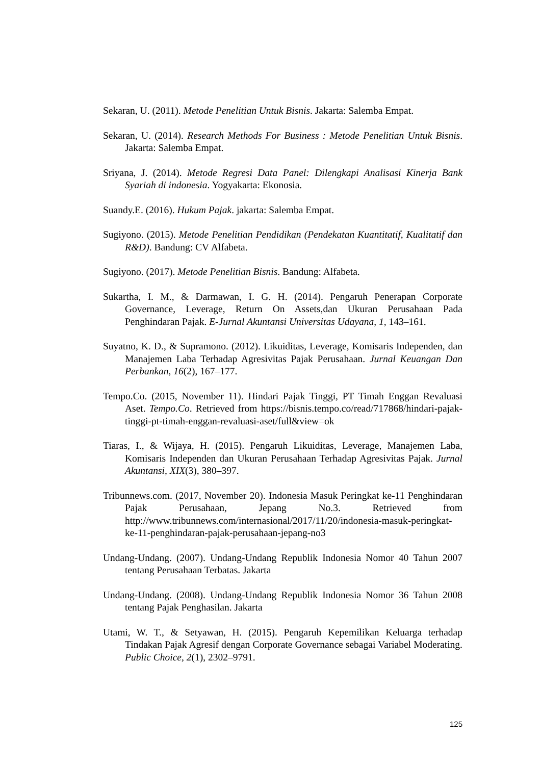Sekaran, U. (2011). Metode Penelitian Untuk Bisnis. Jakarta: Salemba Empat.
Sekaran, U. (2014). Research Methods For Business : Metode Penelitian Untuk Bisnis. Jakarta: Salemba Empat.
Sriyana, J. (2014). Metode Regresi Data Panel: Dilengkapi Analisasi Kinerja Bank Syariah di indonesia. Yogyakarta: Ekonosia.
Suandy.E. (2016). Hukum Pajak. jakarta: Salemba Empat.
Sugiyono. (2015). Metode Penelitian Pendidikan (Pendekatan Kuantitatif, Kualitatif dan R&D). Bandung: CV Alfabeta.
Sugiyono. (2017). Metode Penelitian Bisnis. Bandung: Alfabeta.
Sukartha, I. M., & Darmawan, I. G. H. (2014). Pengaruh Penerapan Corporate Governance, Leverage, Return On Assets,dan Ukuran Perusahaan Pada Penghindaran Pajak. E-Jurnal Akuntansi Universitas Udayana, 1, 143–161.
Suyatno, K. D., & Supramono. (2012). Likuiditas, Leverage, Komisaris Independen, dan Manajemen Laba Terhadap Agresivitas Pajak Perusahaan. Jurnal Keuangan Dan Perbankan, 16(2), 167–177.
Tempo.Co. (2015, November 11). Hindari Pajak Tinggi, PT Timah Enggan Revaluasi Aset. Tempo.Co. Retrieved from https://bisnis.tempo.co/read/717868/hindari-pajak-tinggi-pt-timah-enggan-revaluasi-aset/full&view=ok
Tiaras, I., & Wijaya, H. (2015). Pengaruh Likuiditas, Leverage, Manajemen Laba, Komisaris Independen dan Ukuran Perusahaan Terhadap Agresivitas Pajak. Jurnal Akuntansi, XIX(3), 380–397.
Tribunnews.com. (2017, November 20). Indonesia Masuk Peringkat ke-11 Penghindaran Pajak Perusahaan, Jepang No.3. Retrieved from http://www.tribunnews.com/internasional/2017/11/20/indonesia-masuk-peringkat-ke-11-penghindaran-pajak-perusahaan-jepang-no3
Undang-Undang. (2007). Undang-Undang Republik Indonesia Nomor 40 Tahun 2007 tentang Perusahaan Terbatas. Jakarta
Undang-Undang. (2008). Undang-Undang Republik Indonesia Nomor 36 Tahun 2008 tentang Pajak Penghasilan. Jakarta
Utami, W. T., & Setyawan, H. (2015). Pengaruh Kepemilikan Keluarga terhadap Tindakan Pajak Agresif dengan Corporate Governance sebagai Variabel Moderating. Public Choice, 2(1), 2302–9791.
125